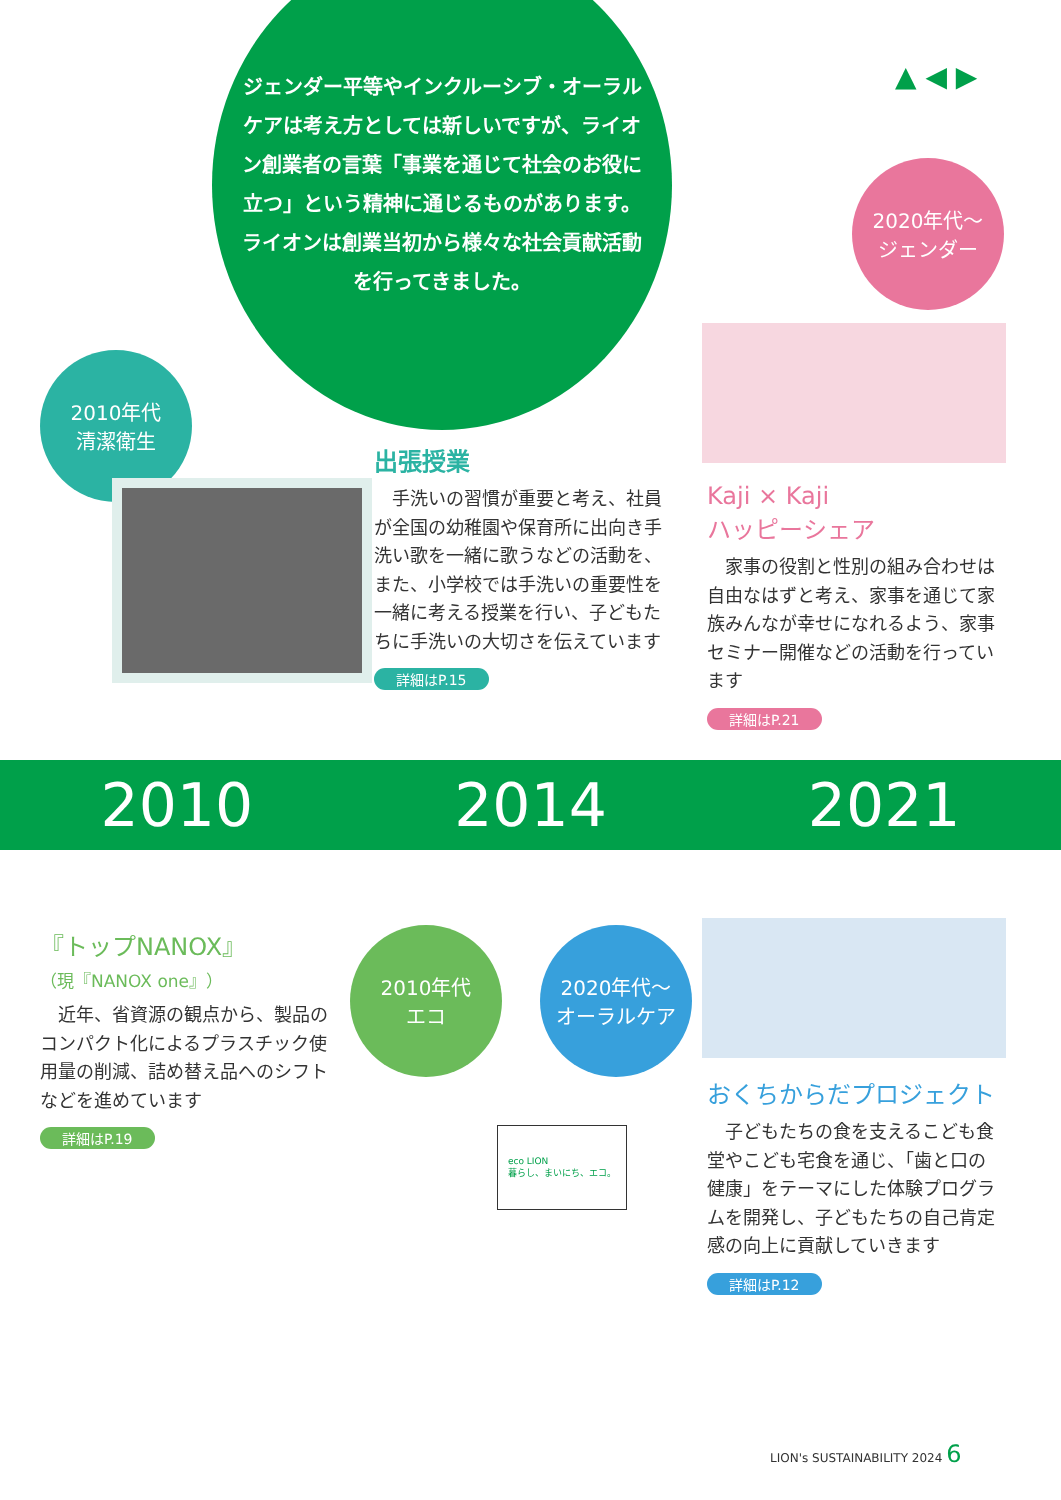ジェンダー平等やインクルーシブ・オーラルケアは考え方としては新しいですが、ライオン創業者の言葉「事業を通じて社会のお役に立つ」という精神に通じるものがあります。
ライオンは創業当初から様々な社会貢献活動を行ってきました。
▲ ◀ ▶
2020年代〜
ジェンダー
2010年代
清潔衛生
出張授業
　手洗いの習慣が重要と考え、社員が全国の幼稚園や保育所に出向き手洗い歌を一緒に歌うなどの活動を、また、小学校では手洗いの重要性を一緒に考える授業を行い、子どもたちに手洗いの大切さを伝えています
詳細はP.15
Kaji × Kaji
ハッピーシェア
　家事の役割と性別の組み合わせは自由なはずと考え、家事を通じて家族みんなが幸せになれるよう、家事セミナー開催などの活動を行っています
詳細はP.21
2010 2014 2021
『トップNANOX』
（現『NANOX one』）
　近年、省資源の観点から、製品のコンパクト化によるプラスチック使用量の削減、詰め替え品へのシフトなどを進めています
詳細はP.19
2010年代
エコ
2020年代〜
オーラルケア
eco LION
暮らし、まいにち、エコ。
おくちからだプロジェクト
　子どもたちの食を支えるこども食堂やこども宅食を通じ、「歯と口の健康」をテーマにした体験プログラムを開発し、子どもたちの自己肯定感の向上に貢献していきます
詳細はP.12
LION's SUSTAINABILITY 2024 6